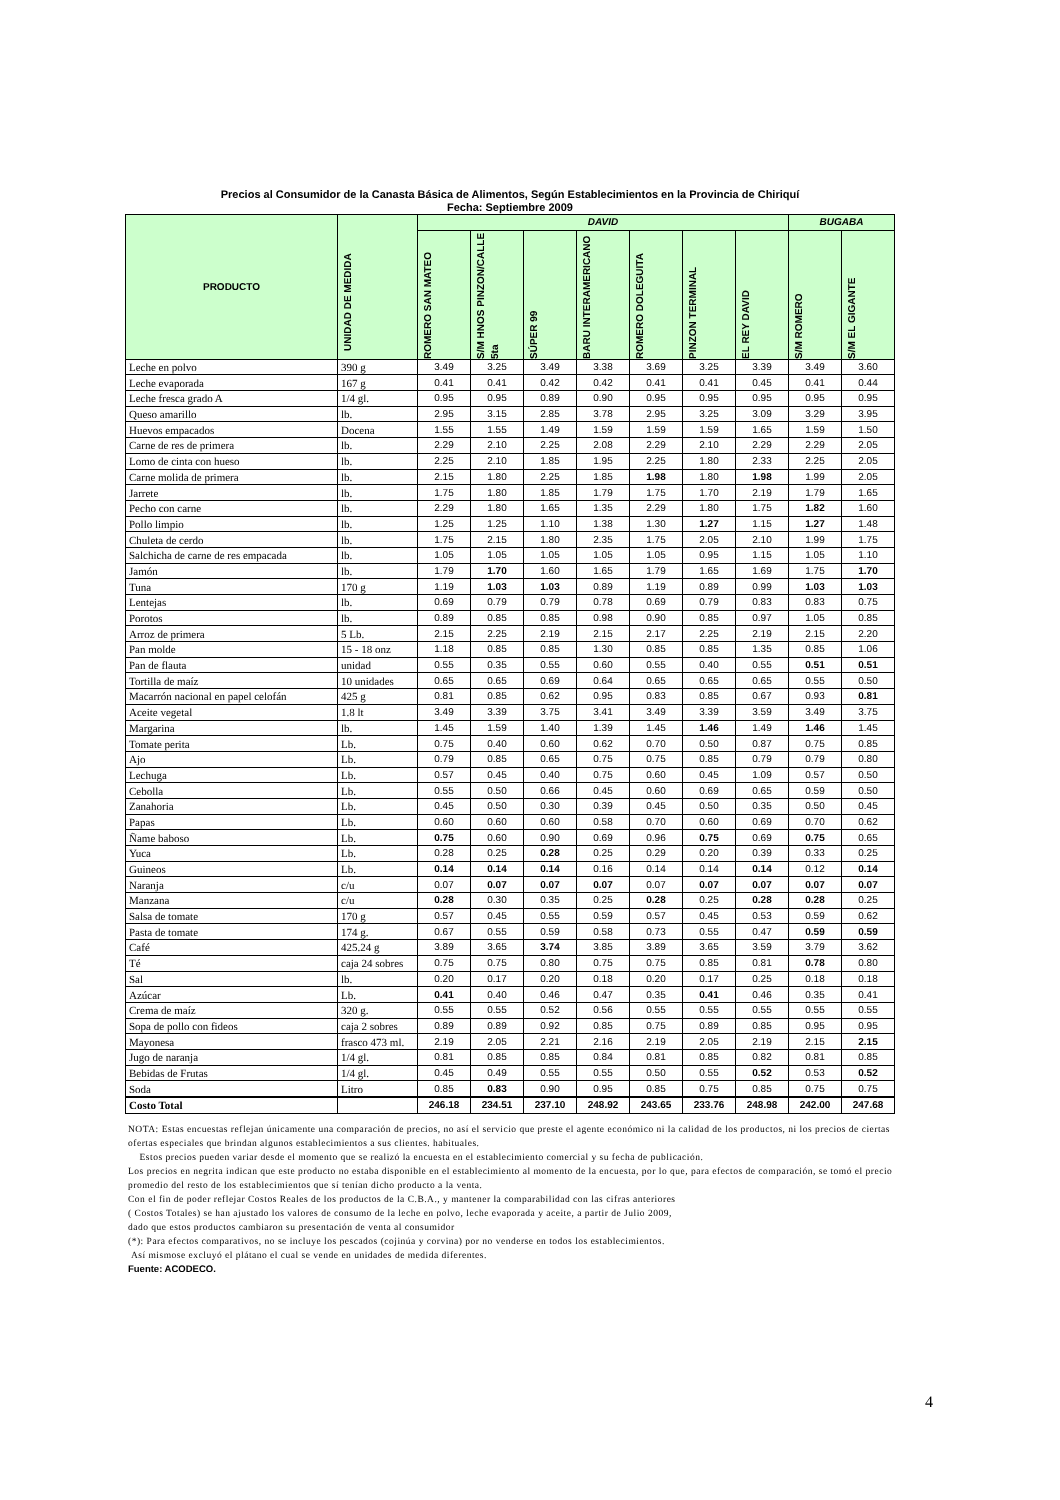Precios al Consumidor de la Canasta Básica de Alimentos, Según Establecimientos en la Provincia de Chiriquí
Fecha: Septiembre 2009
| PRODUCTO | UNIDAD DE MEDIDA | DAVID | | | | | | | BUGABA | |
| --- | --- | --- | --- | --- | --- | --- | --- | --- | --- | --- |
| | | ROMERO SAN MATEO | S/M HNOS PINZON/CALLE 5ta | SÚPER 99 | BARU INTERAMERICANO | ROMERO DOLEGUITA | PINZON TERMINAL | EL REY DAVID | S/M ROMERO | S/M EL GIGANTE |
| Leche en polvo | 390 g | 3.49 | 3.25 | 3.49 | 3.38 | 3.69 | 3.25 | 3.39 | 3.49 | 3.60 |
| Leche evaporada | 167 g | 0.41 | 0.41 | 0.42 | 0.42 | 0.41 | 0.41 | 0.45 | 0.41 | 0.44 |
| Leche fresca grado A | 1/4 gl. | 0.95 | 0.95 | 0.89 | 0.90 | 0.95 | 0.95 | 0.95 | 0.95 | 0.95 |
| Queso amarillo | lb. | 2.95 | 3.15 | 2.85 | 3.78 | 2.95 | 3.25 | 3.09 | 3.29 | 3.95 |
| Huevos empacados | Docena | 1.55 | 1.55 | 1.49 | 1.59 | 1.59 | 1.59 | 1.65 | 1.59 | 1.50 |
| Carne de res de primera | lb. | 2.29 | 2.10 | 2.25 | 2.08 | 2.29 | 2.10 | 2.29 | 2.29 | 2.05 |
| Lomo de cinta con hueso | lb. | 2.25 | 2.10 | 1.85 | 1.95 | 2.25 | 1.80 | 2.33 | 2.25 | 2.05 |
| Carne molida de primera | lb. | 2.15 | 1.80 | 2.25 | 1.85 | 1.98 | 1.80 | 1.98 | 1.99 | 2.05 |
| Jarrete | lb. | 1.75 | 1.80 | 1.85 | 1.79 | 1.75 | 1.70 | 2.19 | 1.79 | 1.65 |
| Pecho con carne | lb. | 2.29 | 1.80 | 1.65 | 1.35 | 2.29 | 1.80 | 1.75 | 1.82 | 1.60 |
| Pollo limpio | lb. | 1.25 | 1.25 | 1.10 | 1.38 | 1.30 | 1.27 | 1.15 | 1.27 | 1.48 |
| Chuleta de cerdo | lb. | 1.75 | 2.15 | 1.80 | 2.35 | 1.75 | 2.05 | 2.10 | 1.99 | 1.75 |
| Salchicha de carne de res empacada | lb. | 1.05 | 1.05 | 1.05 | 1.05 | 1.05 | 0.95 | 1.15 | 1.05 | 1.10 |
| Jamón | lb. | 1.79 | 1.70 | 1.60 | 1.65 | 1.79 | 1.65 | 1.69 | 1.75 | 1.70 |
| Tuna | 170 g | 1.19 | 1.03 | 1.03 | 0.89 | 1.19 | 0.89 | 0.99 | 1.03 | 1.03 |
| Lentejas | lb. | 0.69 | 0.79 | 0.79 | 0.78 | 0.69 | 0.79 | 0.83 | 0.83 | 0.75 |
| Porotos | lb. | 0.89 | 0.85 | 0.85 | 0.98 | 0.90 | 0.85 | 0.97 | 1.05 | 0.85 |
| Arroz de primera | 5 Lb. | 2.15 | 2.25 | 2.19 | 2.15 | 2.17 | 2.25 | 2.19 | 2.15 | 2.20 |
| Pan molde | 15 - 18 onz | 1.18 | 0.85 | 0.85 | 1.30 | 0.85 | 0.85 | 1.35 | 0.85 | 1.06 |
| Pan de flauta | unidad | 0.55 | 0.35 | 0.55 | 0.60 | 0.55 | 0.40 | 0.55 | 0.51 | 0.51 |
| Tortilla de maíz | 10 unidades | 0.65 | 0.65 | 0.69 | 0.64 | 0.65 | 0.65 | 0.65 | 0.55 | 0.50 |
| Macarrón nacional en papel celofán | 425 g | 0.81 | 0.85 | 0.62 | 0.95 | 0.83 | 0.85 | 0.67 | 0.93 | 0.81 |
| Aceite vegetal | 1.8 lt | 3.49 | 3.39 | 3.75 | 3.41 | 3.49 | 3.39 | 3.59 | 3.49 | 3.75 |
| Margarina | lb. | 1.45 | 1.59 | 1.40 | 1.39 | 1.45 | 1.46 | 1.49 | 1.46 | 1.45 |
| Tomate perita | Lb. | 0.75 | 0.40 | 0.60 | 0.62 | 0.70 | 0.50 | 0.87 | 0.75 | 0.85 |
| Ajo | Lb. | 0.79 | 0.85 | 0.65 | 0.75 | 0.75 | 0.85 | 0.79 | 0.79 | 0.80 |
| Lechuga | Lb. | 0.57 | 0.45 | 0.40 | 0.75 | 0.60 | 0.45 | 1.09 | 0.57 | 0.50 |
| Cebolla | Lb. | 0.55 | 0.50 | 0.66 | 0.45 | 0.60 | 0.69 | 0.65 | 0.59 | 0.50 |
| Zanahoria | Lb. | 0.45 | 0.50 | 0.30 | 0.39 | 0.45 | 0.50 | 0.35 | 0.50 | 0.45 |
| Papas | Lb. | 0.60 | 0.60 | 0.60 | 0.58 | 0.70 | 0.60 | 0.69 | 0.70 | 0.62 |
| Ñame baboso | Lb. | 0.75 | 0.60 | 0.90 | 0.69 | 0.96 | 0.75 | 0.69 | 0.75 | 0.65 |
| Yuca | Lb. | 0.28 | 0.25 | 0.28 | 0.25 | 0.29 | 0.20 | 0.39 | 0.33 | 0.25 |
| Guineos | Lb. | 0.14 | 0.14 | 0.14 | 0.16 | 0.14 | 0.14 | 0.14 | 0.12 | 0.14 |
| Naranja | c/u | 0.07 | 0.07 | 0.07 | 0.07 | 0.07 | 0.07 | 0.07 | 0.07 | 0.07 |
| Manzana | c/u | 0.28 | 0.30 | 0.35 | 0.25 | 0.28 | 0.25 | 0.28 | 0.28 | 0.25 |
| Salsa de tomate | 170 g | 0.57 | 0.45 | 0.55 | 0.59 | 0.57 | 0.45 | 0.53 | 0.59 | 0.62 |
| Pasta de tomate | 174 g. | 0.67 | 0.55 | 0.59 | 0.58 | 0.73 | 0.55 | 0.47 | 0.59 | 0.59 |
| Café | 425.24 g | 3.89 | 3.65 | 3.74 | 3.85 | 3.89 | 3.65 | 3.59 | 3.79 | 3.62 |
| Té | caja 24 sobres | 0.75 | 0.75 | 0.80 | 0.75 | 0.75 | 0.85 | 0.81 | 0.78 | 0.80 |
| Sal | lb. | 0.20 | 0.17 | 0.20 | 0.18 | 0.20 | 0.17 | 0.25 | 0.18 | 0.18 |
| Azúcar | Lb. | 0.41 | 0.40 | 0.46 | 0.47 | 0.35 | 0.41 | 0.46 | 0.35 | 0.41 |
| Crema de maíz | 320 g. | 0.55 | 0.55 | 0.52 | 0.56 | 0.55 | 0.55 | 0.55 | 0.55 | 0.55 |
| Sopa de pollo con fideos | caja 2 sobres | 0.89 | 0.89 | 0.92 | 0.85 | 0.75 | 0.89 | 0.85 | 0.95 | 0.95 |
| Mayonesa | frasco 473 ml. | 2.19 | 2.05 | 2.21 | 2.16 | 2.19 | 2.05 | 2.19 | 2.15 | 2.15 |
| Jugo de naranja | 1/4 gl. | 0.81 | 0.85 | 0.85 | 0.84 | 0.81 | 0.85 | 0.82 | 0.81 | 0.85 |
| Bebidas de Frutas | 1/4 gl. | 0.45 | 0.49 | 0.55 | 0.55 | 0.50 | 0.55 | 0.52 | 0.53 | 0.52 |
| Soda | Litro | 0.85 | 0.83 | 0.90 | 0.95 | 0.85 | 0.75 | 0.85 | 0.75 | 0.75 |
| Costo Total | | 246.18 | 234.51 | 237.10 | 248.92 | 243.65 | 233.76 | 248.98 | 242.00 | 247.68 |
NOTA: Estas encuestas reflejan únicamente una comparación de precios, no así el servicio que preste el agente económico ni la calidad de los productos, ni los precios de ciertas ofertas especiales que brindan algunos establecimientos a sus clientes. habituales.
Estos precios pueden variar desde el momento que se realizó la encuesta en el establecimiento comercial y su fecha de publicación.
Los precios en negrita indican que este producto no estaba disponible en el establecimiento al momento de la encuesta, por lo que, para efectos de comparación, se tomó el precio promedio del resto de los establecimientos que sí tenían dicho producto a la venta.
Con el fin de poder reflejar Costos Reales de los productos de la C.B.A., y mantener la comparabilidad con las cifras anteriores
( Costos Totales) se han ajustado los valores de consumo de la leche en polvo, leche evaporada y aceite, a partir de Julio 2009,
dado que estos productos cambiaron su presentación de venta al consumidor
(*): Para efectos comparativos, no se incluye los pescados (cojinúa y corvina) por no venderse en todos los establecimientos.
Así mismose excluyó el plátano el cual se vende en unidades de medida diferentes.
Fuente: ACODECO.
4